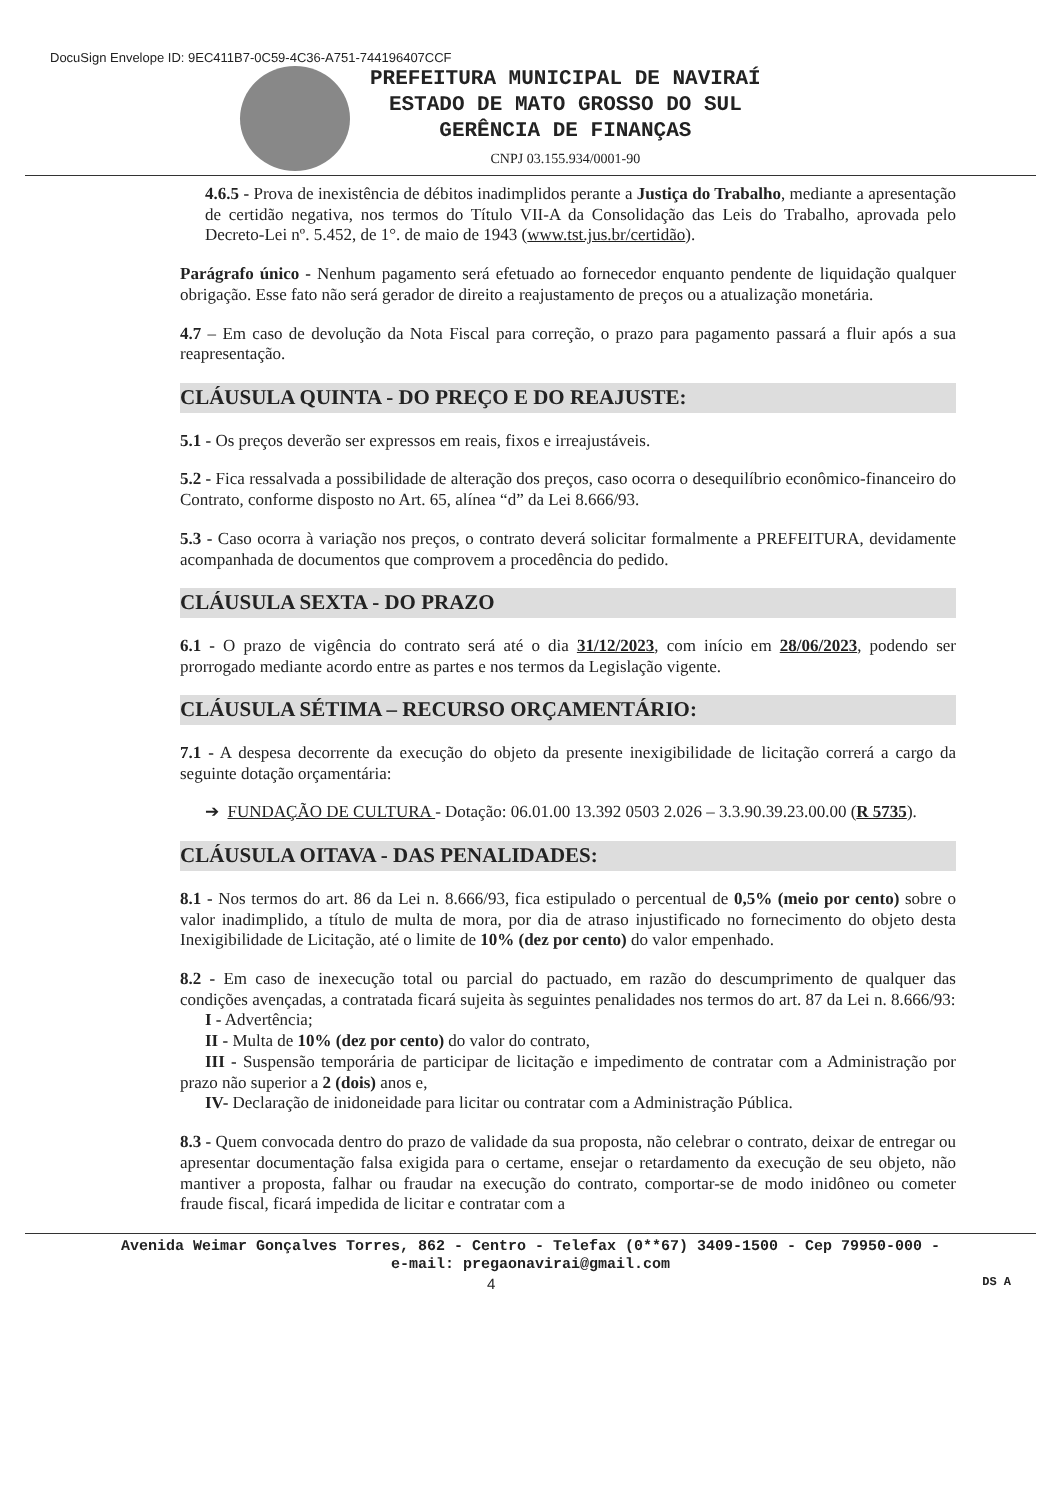DocuSign Envelope ID: 9EC411B7-0C59-4C36-A751-744196407CCF
PREFEITURA MUNICIPAL DE NAVIRAÍ
ESTADO DE MATO GROSSO DO SUL
GERÊNCIA DE FINANÇAS
CNPJ 03.155.934/0001-90
4.6.5 - Prova de inexistência de débitos inadimplidos perante a Justiça do Trabalho, mediante a apresentação de certidão negativa, nos termos do Título VII-A da Consolidação das Leis do Trabalho, aprovada pelo Decreto-Lei nº. 5.452, de 1°. de maio de 1943 (www.tst.jus.br/certidão).
Parágrafo único - Nenhum pagamento será efetuado ao fornecedor enquanto pendente de liquidação qualquer obrigação. Esse fato não será gerador de direito a reajustamento de preços ou a atualização monetária.
4.7 – Em caso de devolução da Nota Fiscal para correção, o prazo para pagamento passará a fluir após a sua reapresentação.
CLÁUSULA QUINTA - DO PREÇO E DO REAJUSTE:
5.1 - Os preços deverão ser expressos em reais, fixos e irreajustáveis.
5.2 - Fica ressalvada a possibilidade de alteração dos preços, caso ocorra o desequilíbrio econômico-financeiro do Contrato, conforme disposto no Art. 65, alínea “d” da Lei 8.666/93.
5.3 - Caso ocorra à variação nos preços, o contrato deverá solicitar formalmente a PREFEITURA, devidamente acompanhada de documentos que comprovem a procedência do pedido.
CLÁUSULA SEXTA - DO PRAZO
6.1 - O prazo de vigência do contrato será até o dia 31/12/2023, com início em 28/06/2023, podendo ser prorrogado mediante acordo entre as partes e nos termos da Legislação vigente.
CLÁUSULA SÉTIMA – RECURSO ORÇAMENTÁRIO:
7.1 - A despesa decorrente da execução do objeto da presente inexigibilidade de licitação correrá a cargo da seguinte dotação orçamentária:
➔ FUNDAÇÃO DE CULTURA - Dotação: 06.01.00 13.392 0503 2.026 – 3.3.90.39.23.00.00 (R 5735).
CLÁUSULA OITAVA - DAS PENALIDADES:
8.1 - Nos termos do art. 86 da Lei n. 8.666/93, fica estipulado o percentual de 0,5% (meio por cento) sobre o valor inadimplido, a título de multa de mora, por dia de atraso injustificado no fornecimento do objeto desta Inexigibilidade de Licitação, até o limite de 10% (dez por cento) do valor empenhado.
8.2 - Em caso de inexecução total ou parcial do pactuado, em razão do descumprimento de qualquer das condições avençadas, a contratada ficará sujeita às seguintes penalidades nos termos do art. 87 da Lei n. 8.666/93:
I - Advertência;
II - Multa de 10% (dez por cento) do valor do contrato,
III - Suspensão temporária de participar de licitação e impedimento de contratar com a Administração por prazo não superior a 2 (dois) anos e,
IV- Declaração de inidoneidade para licitar ou contratar com a Administração Pública.
8.3 - Quem convocada dentro do prazo de validade da sua proposta, não celebrar o contrato, deixar de entregar ou apresentar documentação falsa exigida para o certame, ensejar o retardamento da execução de seu objeto, não mantiver a proposta, falhar ou fraudar na execução do contrato, comportar-se de modo inidôneo ou cometer fraude fiscal, ficará impedida de licitar e contratar com a
Avenida Weimar Gonçalves Torres, 862 - Centro - Telefax (0**67) 3409-1500 - Cep 79950-000 -
e-mail: pregaonavirai@gmail.com
4 DS A